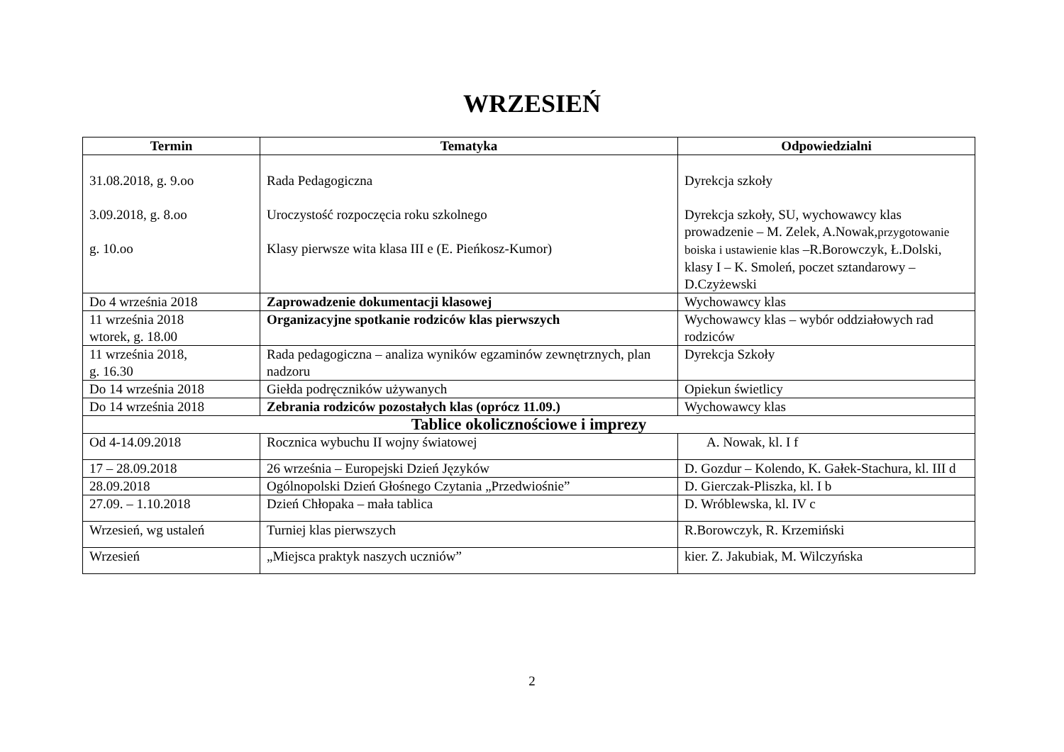WRZESIEŃ
| Termin | Tematyka | Odpowiedzialni |
| --- | --- | --- |
| 31.08.2018, g. 9.oo 3.09.2018, g. 8.oo g. 10.oo | Rada Pedagogiczna Uroczystość rozpoczęcia roku szkolnego Klasy pierwsze wita klasa III e (E. Pieńkosz-Kumor) | Dyrekcja szkoły Dyrekcja szkoły, SU, wychowawcy klas prowadzenie – M. Zelek, A.Nowak, przygotowanie boiska i ustawienie klas –R.Borowczyk, Ł.Dolski, klasy I – K. Smoleń, poczet sztandarowy – D.Czyżewski |
| Do 4 września 2018 | Zaprowadzenie dokumentacji klasowej | Wychowawcy klas |
| 11 września 2018 wtorek, g. 18.00 | Organizacyjne spotkanie rodziców klas pierwszych | Wychowawcy klas – wybór oddziałowych rad rodziców |
| 11 września 2018, g. 16.30 | Rada pedagogiczna – analiza wyników egzaminów zewnętrznych, plan nadzoru | Dyrekcja Szkoły |
| Do 14 września 2018 | Giełda podręczników używanych | Opiekun świetlicy |
| Do 14 września 2018 | Zebrania rodziców pozostałych klas (oprócz 11.09.) | Wychowawcy klas |
| Tablice okolicznościowe i imprezy | | |
| Od 4-14.09.2018 | Rocznica wybuchu II wojny światowej | A. Nowak, kl. I f |
| 17 – 28.09.2018 | 26 września – Europejski Dzień Języków | D. Gozdur – Kolendo, K. Gałek-Stachura, kl. III d |
| 28.09.2018 | Ogólnopolski Dzień Głośnego Czytania „Przedwiośnie” | D. Gierczak-Pliszka, kl. I b |
| 27.09. – 1.10.2018 | Dzień Chłopaka – mała tablica | D. Wróblewska, kl. IV c |
| Wrzesień, wg ustaleń | Turniej klas pierwszych | R.Borowczyk, R. Krzemiński |
| Wrzesień | „Miejsca praktyk naszych uczniów” | kier. Z. Jakubiak, M. Wilczyńska |
2